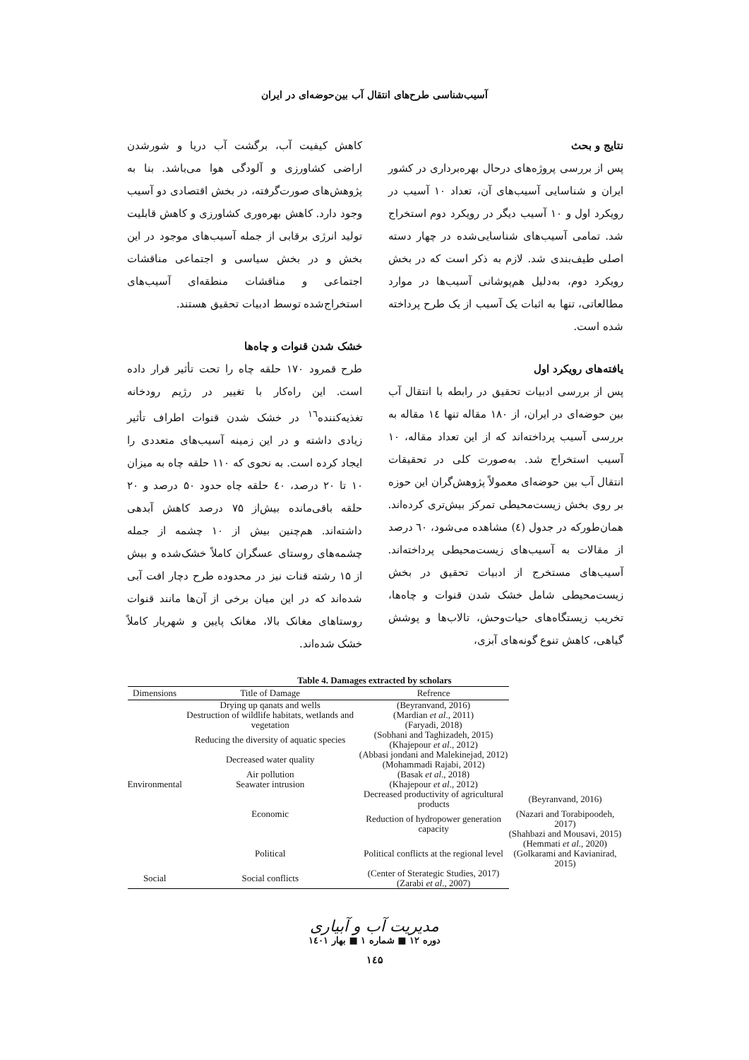آسیب‌شناسی طرح‌های انتقال آب بین‌حوضه‌ای در ایران
نتایج و بحث
پس از بررسی پروژه‌های درحال بهره‌برداری در کشور ایران و شناسایی آسیب‌های آن، تعداد ۱۰ آسیب در رویکرد اول و ۱۰ آسیب دیگر در رویکرد دوم استخراج شد. تمامی آسیب‌های شناسایی‌شده در چهار دسته اصلی طیف‌بندی شد. لازم به ذکر است که در بخش رویکرد دوم، به‌دلیل هم‌پوشانی آسیب‌ها در موارد مطالعاتی، تنها به اثبات یک آسیب از یک طرح پرداخته شده است.
یافته‌های رویکرد اول
پس از بررسی ادبیات تحقیق در رابطه با انتقال آب بین حوضه‌ای در ایران، از ۱۸۰ مقاله تنها ۱٤ مقاله به بررسی آسیب پرداخته‌اند که از این تعداد مقاله، ۱۰ آسیب استخراج شد. به‌صورت کلی در تحقیقات انتقال آب بین حوضه‌ای معمولاً پژوهش‌گران این حوزه بر روی بخش زیست‌محیطی تمرکز بیش‌تری کرده‌اند. همان‌طورکه در جدول (٤) مشاهده می‌شود، ٦۰ درصد از مقالات به آسیب‌های زیست‌محیطی پرداخته‌اند. آسیب‌های مستخرج از ادبیات تحقیق در بخش زیست‌محیطی شامل خشک شدن قنوات و چاه‌ها، تخریب زیستگاه‌های حیات‌وحش، تالاب‌ها و پوشش گیاهی، کاهش تنوع گونه‌های آبزی،
کاهش کیفیت آب، برگشت آب دریا و شورشدن اراضی کشاورزی و آلودگی هوا می‌باشد. بنا به پژوهش‌های صورت‌گرفته، در بخش اقتصادی دو آسیب وجود دارد. کاهش بهره‌وری کشاورزی و کاهش قابلیت تولید انرژی برقابی از جمله آسیب‌های موجود در این بخش و در بخش سیاسی و اجتماعی مناقشات اجتماعی و مناقشات منطقه‌ای آسیب‌های استخراج‌شده توسط ادبیات تحقیق هستند.
خشک شدن قنوات و چاه‌ها
طرح قمرود ۱۷۰ حلقه چاه را تحت تأثیر قرار داده است. این راه‌کار با تغییر در رژیم رودخانه تغذیه‌کننده<sup>۱٦</sup> در خشک شدن قنوات اطراف تأثیر زیادی داشته و در این زمینه آسیب‌های متعددی را ایجاد کرده است. به نحوی که ۱۱۰ حلقه چاه به میزان ۱۰ تا ۲۰ درصد، ٤۰ حلقه چاه حدود ۵۰ درصد و ۲۰ حلقه باقی‌مانده بیش‌از ۷۵ درصد کاهش آبدهی داشته‌اند. هم‌چنین بیش از ۱۰ چشمه از جمله چشمه‌های روستای عسگران کاملاً خشک‌شده و بیش از ۱۵ رشته قنات نیز در محدوده طرح دچار افت آبی شده‌اند که در این میان برخی از آن‌ها مانند قنوات روستاهای مغانک بالا، مغانک پایین و شهریار کاملاً خشک شده‌اند.
Table 4. Damages extracted by scholars
| Dimensions | Title of Damage | Refrence | |
| --- | --- | --- | --- |
| Environmental | Drying up qanats and wells | (Beyranvand, 2016) | |
| | Destruction of wildlife habitats, wetlands and vegetation | (Mardian et al ., 2011) (Faryadi, 2018) | |
| | Reducing the diversity of aquatic species | (Sobhani and Taghizadeh, 2015) (Khajepour et al ., 2012) | |
| | Decreased water quality | (Abbasi jondani and Malekinejad, 2012) (Mohammadi Rajabi, 2012) | |
| | Air pollution | (Basak et al ., 2018) | |
| | Seawater intrusion | (Khajepour et al ., 2012) | |
| | Economic | Decreased productivity of agricultural products | (Beyranvand, 2016) |
| | | Reduction of hydropower generation capacity | (Nazari and Torabipoodeh, 2017) (Shahbazi and Mousavi, 2015) |
| | Political | Political conflicts at the regional level | (Hemmati et al ., 2020) (Golkarami and Kavianirad, 2015) |
| Social | Social conflicts | (Center of Sterategic Studies, 2017) (Zarabi et al ., 2007) | |
مدیریت آب و آبیاری
دوره ۱۲ ■ شماره ۱ ■ بهار ۱٤۰۱
۱٤۵